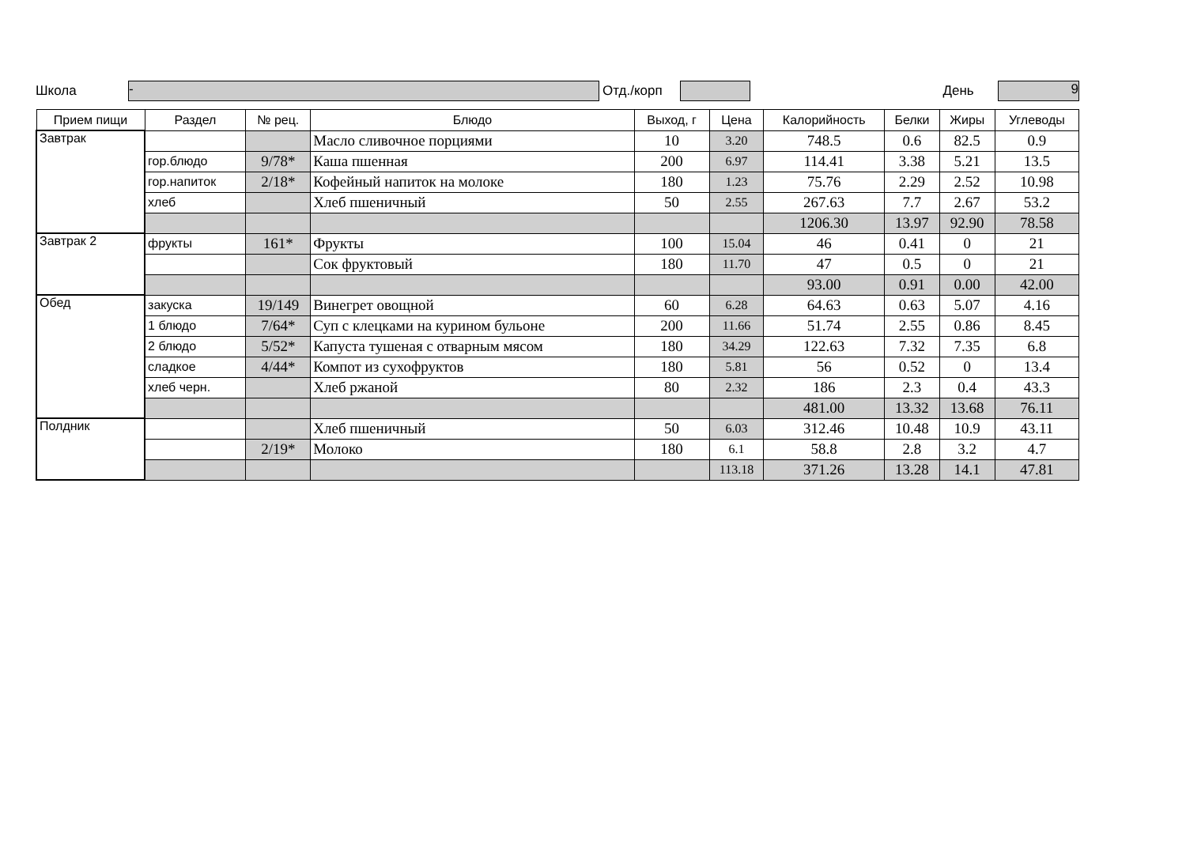Школа - Отд./корп День 9
| Прием пищи | Раздел | № рец. | Блюдо | Выход, г | Цена | Калорийность | Белки | Жиры | Углеводы |
| --- | --- | --- | --- | --- | --- | --- | --- | --- | --- |
| Завтрак | | | Масло сливочное порциями | 10 | 3.20 | 748.5 | 0.6 | 82.5 | 0.9 |
| | гор.блюдо | 9/78* | Каша пшенная | 200 | 6.97 | 114.41 | 3.38 | 5.21 | 13.5 |
| | гор.напиток | 2/18* | Кофейный напиток на молоке | 180 | 1.23 | 75.76 | 2.29 | 2.52 | 10.98 |
| | хлеб | | Хлеб пшеничный | 50 | 2.55 | 267.63 | 7.7 | 2.67 | 53.2 |
| | | | | | | 1206.30 | 13.97 | 92.90 | 78.58 |
| Завтрак 2 | фрукты | 161* | Фрукты | 100 | 15.04 | 46 | 0.41 | 0 | 21 |
| | | | Сок фруктовый | 180 | 11.70 | 47 | 0.5 | 0 | 21 |
| | | | | | | 93.00 | 0.91 | 0.00 | 42.00 |
| Обед | закуска | 19/149 | Винегрет овощной | 60 | 6.28 | 64.63 | 0.63 | 5.07 | 4.16 |
| | 1 блюдо | 7/64* | Суп с клецками на курином бульоне | 200 | 11.66 | 51.74 | 2.55 | 0.86 | 8.45 |
| | 2 блюдо | 5/52* | Капуста тушеная с отварным мясом | 180 | 34.29 | 122.63 | 7.32 | 7.35 | 6.8 |
| | сладкое | 4/44* | Компот из сухофруктов | 180 | 5.81 | 56 | 0.52 | 0 | 13.4 |
| | хлеб черн. | | Хлеб ржаной | 80 | 2.32 | 186 | 2.3 | 0.4 | 43.3 |
| | | | | | | 481.00 | 13.32 | 13.68 | 76.11 |
| Полдник | | | Хлеб пшеничный | 50 | 6.03 | 312.46 | 10.48 | 10.9 | 43.11 |
| | | 2/19* | Молоко | 180 | 6.1 | 58.8 | 2.8 | 3.2 | 4.7 |
| | | | | | 113.18 | 371.26 | 13.28 | 14.1 | 47.81 |